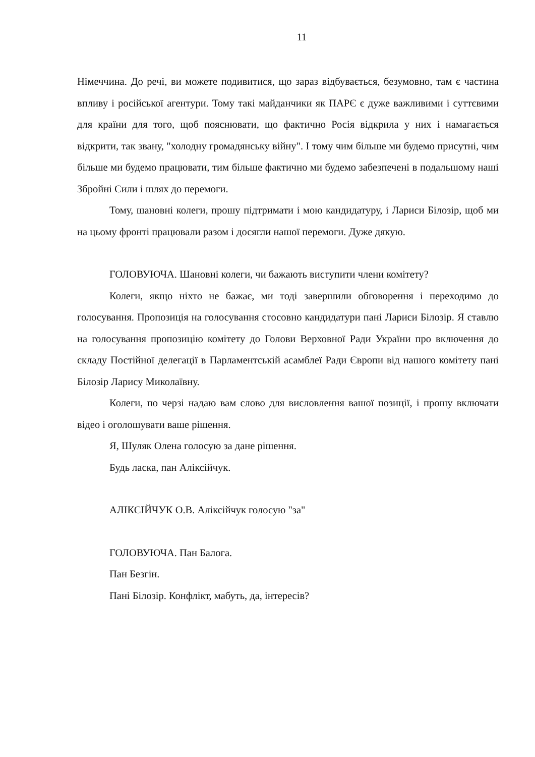11
Німеччина. До речі, ви можете подивитися, що зараз відбувається, безумовно, там є частина впливу і російської агентури. Тому такі майданчики як ПАРЄ є дуже важливими і суттєвими для країни для того, щоб пояснювати, що фактично Росія відкрила у них і намагається відкрити, так звану, "холодну громадянську війну". І тому чим більше ми будемо присутні, чим більше ми будемо працювати, тим більше фактично ми будемо забезпечені в подальшому наші Збройні Сили і шлях до перемоги.
Тому, шановні колеги, прошу підтримати і мою кандидатуру, і Лариси Білозір, щоб ми на цьому фронті працювали разом і досягли нашої перемоги. Дуже дякую.
ГОЛОВУЮЧА. Шановні колеги, чи бажають виступити члени комітету?
Колеги, якщо ніхто не бажає, ми тоді завершили обговорення і переходимо до голосування. Пропозиція на голосування стосовно кандидатури пані Лариси Білозір. Я ставлю на голосування пропозицію комітету до Голови Верховної Ради України про включення до складу Постійної делегації в Парламентській асамблеї Ради Європи від нашого комітету пані Білозір Ларису Миколаївну.
Колеги, по черзі надаю вам слово для висловлення вашої позиції, і прошу включати відео і оголошувати ваше рішення.
Я, Шуляк Олена голосую за дане рішення.
Будь ласка, пан Аліксійчук.
АЛІКСІЙЧУК О.В. Аліксійчук голосую "за"
ГОЛОВУЮЧА. Пан Балога.
Пан Безгін.
Пані Білозір. Конфлікт, мабуть, да, інтересів?